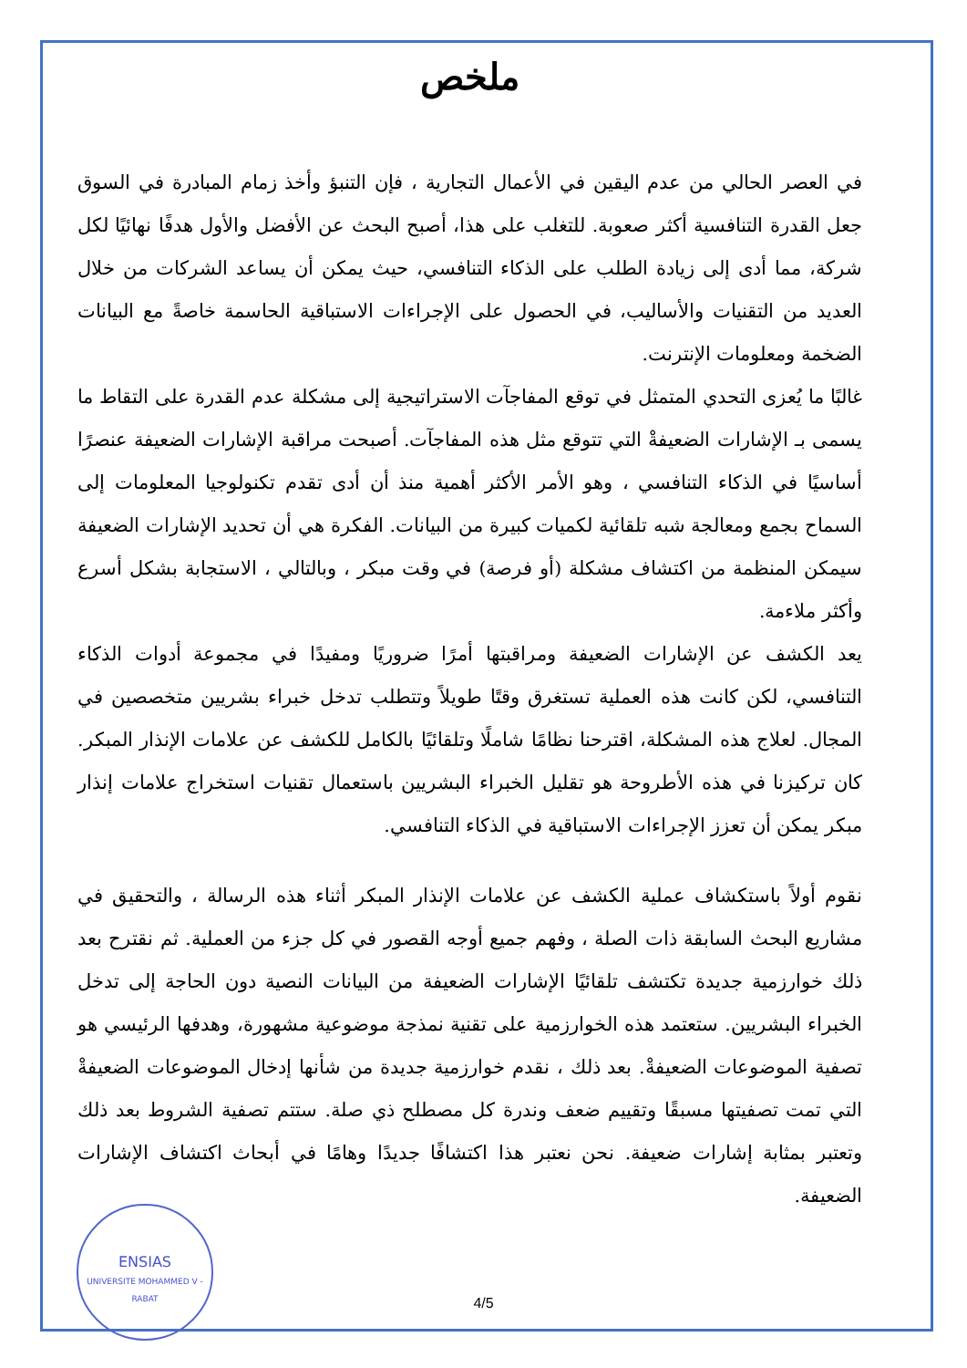ملخص
في العصر الحالي من عدم اليقين في الأعمال التجارية ، فإن التنبؤ وأخذ زمام المبادرة في السوق جعل القدرة التنافسية أكثر صعوبة. للتغلب على هذا، أصبح البحث عن الأفضل والأول هدفًا نهائيًا لكل شركة، مما أدى إلى زيادة الطلب على الذكاء التنافسي، حيث يمكن أن يساعد الشركات من خلال العديد من التقنيات والأساليب، في الحصول على الإجراءات الاستباقية الحاسمة خاصةً مع البيانات الضخمة ومعلومات الإنترنت.
غالبًا ما يُعزى التحدي المتمثل في توقع المفاجآت الاستراتيجية إلى مشكلة عدم القدرة على التقاط ما يسمى بـ الإشارات الضعيفةْ التي تتوقع مثل هذه المفاجآت. أصبحت مراقبة الإشارات الضعيفة عنصرًا أساسيًا في الذكاء التنافسي ، وهو الأمر الأكثر أهمية منذ أن أدى تقدم تكنولوجيا المعلومات إلى السماح بجمع ومعالجة شبه تلقائية لكميات كبيرة من البيانات. الفكرة هي أن تحديد الإشارات الضعيفة سيمكن المنظمة من اكتشاف مشكلة (أو فرصة) في وقت مبكر ، وبالتالي ، الاستجابة بشكل أسرع وأكثر ملاءمة.
يعد الكشف عن الإشارات الضعيفة ومراقبتها أمرًا ضروريًا ومفيدًا في مجموعة أدوات الذكاء التنافسي، لكن كانت هذه العملية تستغرق وقتًا طويلاً وتتطلب تدخل خبراء بشريين متخصصين في المجال. لعلاج هذه المشكلة، اقترحنا نظامًا شاملًا وتلقائيًا بالكامل للكشف عن علامات الإنذار المبكر. كان تركيزنا في هذه الأطروحة هو تقليل الخبراء البشريين باستعمال تقنيات استخراج علامات إنذار مبكر يمكن أن تعزز الإجراءات الاستباقية في الذكاء التنافسي.
نقوم أولاً باستكشاف عملية الكشف عن علامات الإنذار المبكر أثناء هذه الرسالة ، والتحقيق في مشاريع البحث السابقة ذات الصلة ، وفهم جميع أوجه القصور في كل جزء من العملية. ثم نقترح بعد ذلك خوارزمية جديدة تكتشف تلقائيًا الإشارات الضعيفة من البيانات النصية دون الحاجة إلى تدخل الخبراء البشريين. ستعتمد هذه الخوارزمية على تقنية نمذجة موضوعية مشهورة، وهدفها الرئيسي هو تصفية الموضوعات الضعيفةْ. بعد ذلك ، نقدم خوارزمية جديدة من شأنها إدخال الموضوعات الضعيفةْ التي تمت تصفيتها مسبقًا وتقييم ضعف وندرة كل مصطلح ذي صلة. ستتم تصفية الشروط بعد ذلك وتعتبر بمثابة إشارات ضعيفة. نحن نعتبر هذا اكتشافًا جديدًا وهامًا في أبحاث اكتشاف الإشارات الضعيفة.
ENSIAS
UNIVERSITE MOHAMMED V - RABAT
4/5